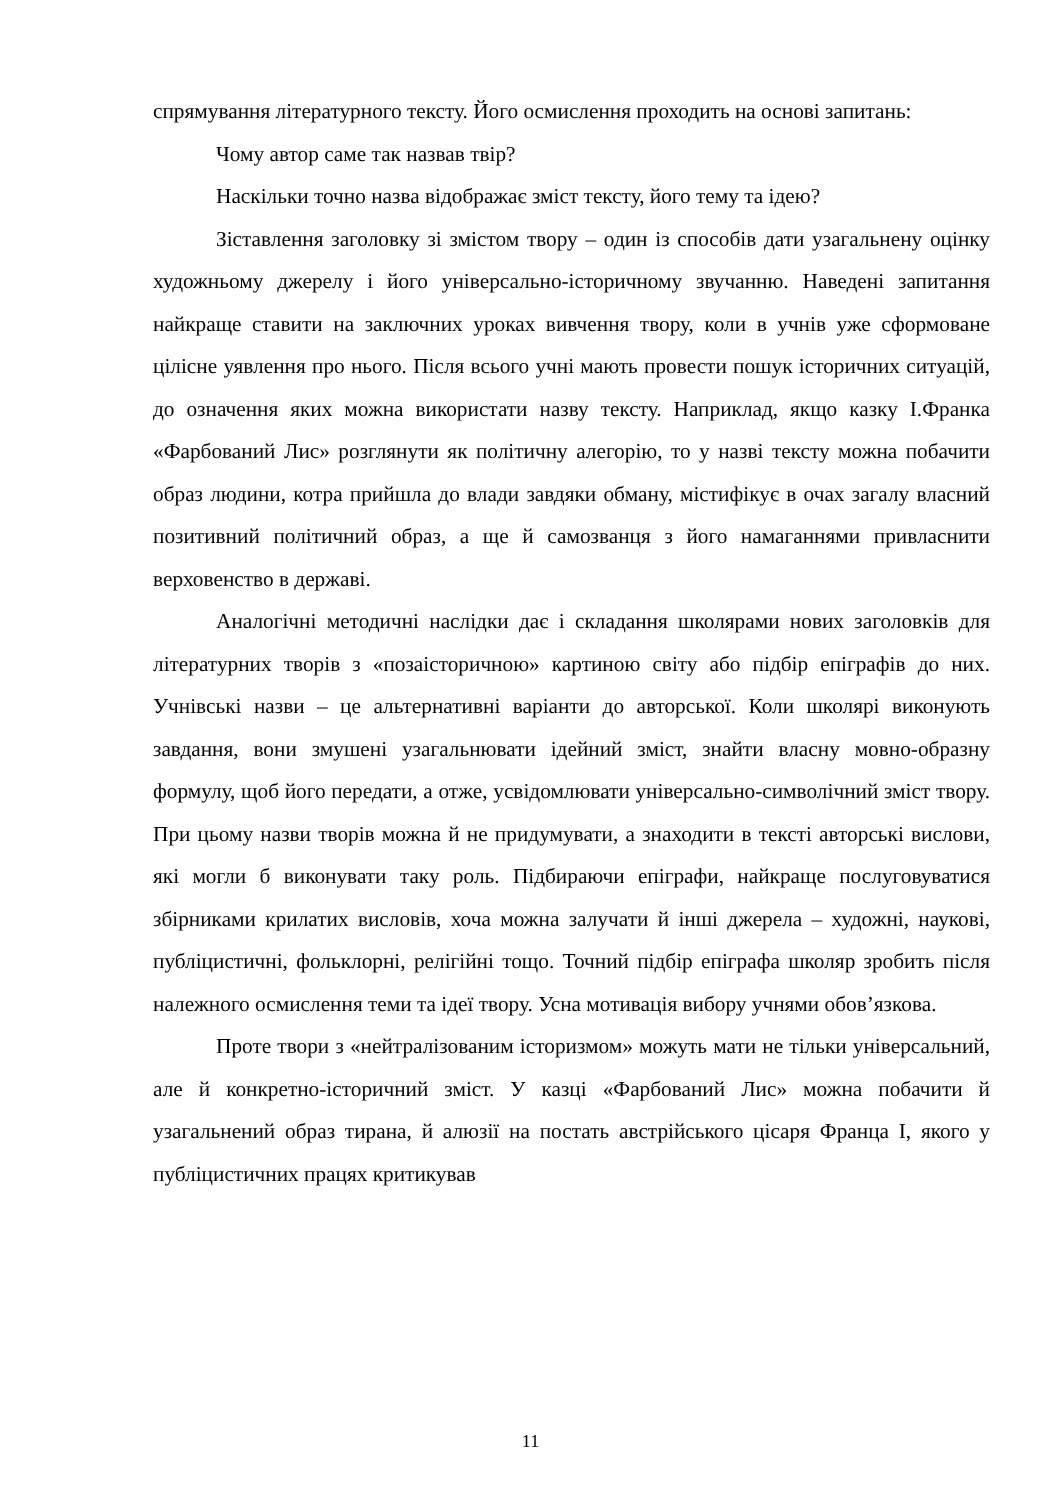спрямування літературного тексту. Його осмислення проходить на основі запитань:
Чому автор саме так назвав твір?
Наскільки точно назва відображає зміст тексту, його тему та ідею?
Зіставлення заголовку зі змістом твору – один із способів дати узагальнену оцінку художньому джерелу і його універсально-історичному звучанню. Наведені запитання найкраще ставити на заключних уроках вивчення твору, коли в учнів уже сформоване цілісне уявлення про нього. Після всього учні мають провести пошук історичних ситуацій, до означення яких можна використати назву тексту. Наприклад, якщо казку І.Франка «Фарбований Лис» розглянути як політичну алегорію, то у назві тексту можна побачити образ людини, котра прийшла до влади завдяки обману, містифікує в очах загалу власний позитивний політичний образ, а ще й самозванця з його намаганнями привласнити верховенство в державі.
Аналогічні методичні наслідки дає і складання школярами нових заголовків для літературних творів з «позаісторичною» картиною світу або підбір епіграфів до них. Учнівські назви – це альтернативні варіанти до авторської. Коли школярі виконують завдання, вони змушені узагальнювати ідейний зміст, знайти власну мовно-образну формулу, щоб його передати, а отже, усвідомлювати універсально-символічний зміст твору. При цьому назви творів можна й не придумувати, а знаходити в тексті авторські вислови, які могли б виконувати таку роль. Підбираючи епіграфи, найкраще послуговуватися збірниками крилатих висловів, хоча можна залучати й інші джерела – художні, наукові, публіцистичні, фольклорні, релігійні тощо. Точний підбір епіграфа школяр зробить після належного осмислення теми та ідеї твору. Усна мотивація вибору учнями обов’язкова.
Проте твори з «нейтралізованим історизмом» можуть мати не тільки універсальний, але й конкретно-історичний зміст. У казці «Фарбований Лис» можна побачити й узагальнений образ тирана, й алюзії на постать австрійського цісаря Франца І, якого у публіцистичних працях критикував
11